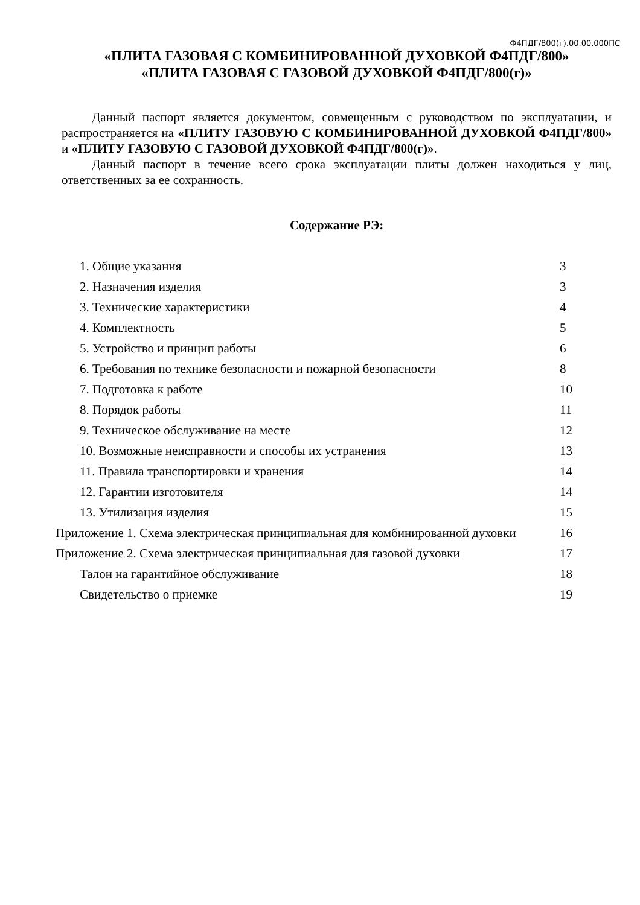Ф4ПДГ/800(г).00.00.000ПС
«ПЛИТА ГАЗОВАЯ С КОМБИНИРОВАННОЙ ДУХОВКОЙ Ф4ПДГ/800»
«ПЛИТА ГАЗОВАЯ С ГАЗОВОЙ ДУХОВКОЙ Ф4ПДГ/800(г)»
Данный паспорт является документом, совмещенным с руководством по эксплуатации, и распространяется на «ПЛИТУ ГАЗОВУЮ С КОМБИНИРОВАННОЙ ДУХОВКОЙ Ф4ПДГ/800» и «ПЛИТУ ГАЗОВУЮ С ГАЗОВОЙ ДУХОВКОЙ Ф4ПДГ/800(г)».
Данный паспорт в течение всего срока эксплуатации плиты должен находиться у лиц, ответственных за ее сохранность.
Содержание РЭ:
| 1. Общие указания | 3 |
| 2. Назначения изделия | 3 |
| 3. Технические характеристики | 4 |
| 4. Комплектность | 5 |
| 5. Устройство и принцип работы | 6 |
| 6. Требования по технике безопасности и пожарной безопасности | 8 |
| 7. Подготовка к работе | 10 |
| 8. Порядок работы | 11 |
| 9. Техническое обслуживание на месте | 12 |
| 10. Возможные неисправности и способы их устранения | 13 |
| 11. Правила транспортировки и хранения | 14 |
| 12. Гарантии изготовителя | 14 |
| 13. Утилизация изделия | 15 |
| Приложение 1. Схема электрическая принципиальная для комбинированной духовки | 16 |
| Приложение 2. Схема электрическая принципиальная для газовой духовки | 17 |
| Талон на гарантийное обслуживание | 18 |
| Свидетельство о приемке | 19 |